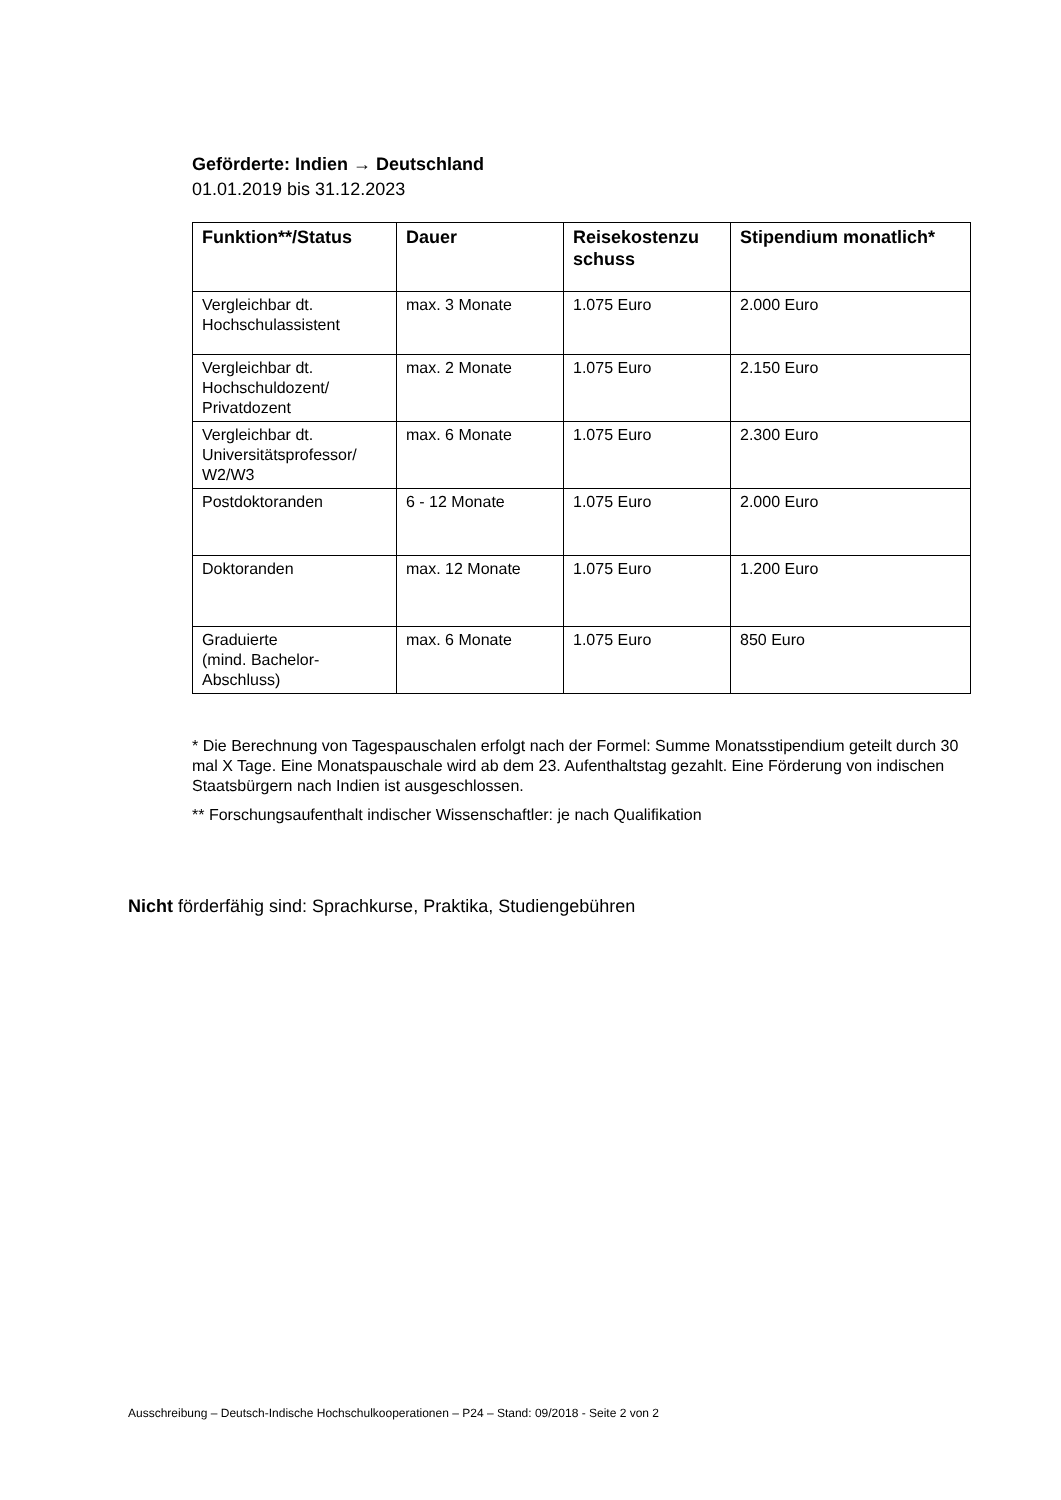Geförderte: Indien → Deutschland
01.01.2019 bis 31.12.2023
| Funktion**/Status | Dauer | Reisekostenzu schuss | Stipendium monatlich* |
| --- | --- | --- | --- |
| Vergleichbar dt. Hochschulassistent | max. 3 Monate | 1.075 Euro | 2.000 Euro |
| Vergleichbar dt. Hochschuldozent/ Privatdozent | max. 2 Monate | 1.075 Euro | 2.150 Euro |
| Vergleichbar dt. Universitätsprofessor/ W2/W3 | max. 6 Monate | 1.075 Euro | 2.300 Euro |
| Postdoktoranden | 6 - 12 Monate | 1.075 Euro | 2.000 Euro |
| Doktoranden | max. 12 Monate | 1.075 Euro | 1.200 Euro |
| Graduierte (mind. Bachelor-Abschluss) | max. 6 Monate | 1.075 Euro | 850 Euro |
* Die Berechnung von Tagespauschalen erfolgt nach der Formel: Summe Monatsstipendium geteilt durch 30 mal X Tage. Eine Monatspauschale wird ab dem 23. Aufenthaltstag gezahlt. Eine Förderung von indischen Staatsbürgern nach Indien ist ausgeschlossen.
** Forschungsaufenthalt indischer Wissenschaftler: je nach Qualifikation
Nicht förderfähig sind: Sprachkurse, Praktika, Studiengebühren
Ausschreibung – Deutsch-Indische Hochschulkooperationen – P24 – Stand: 09/2018 - Seite 2 von 2